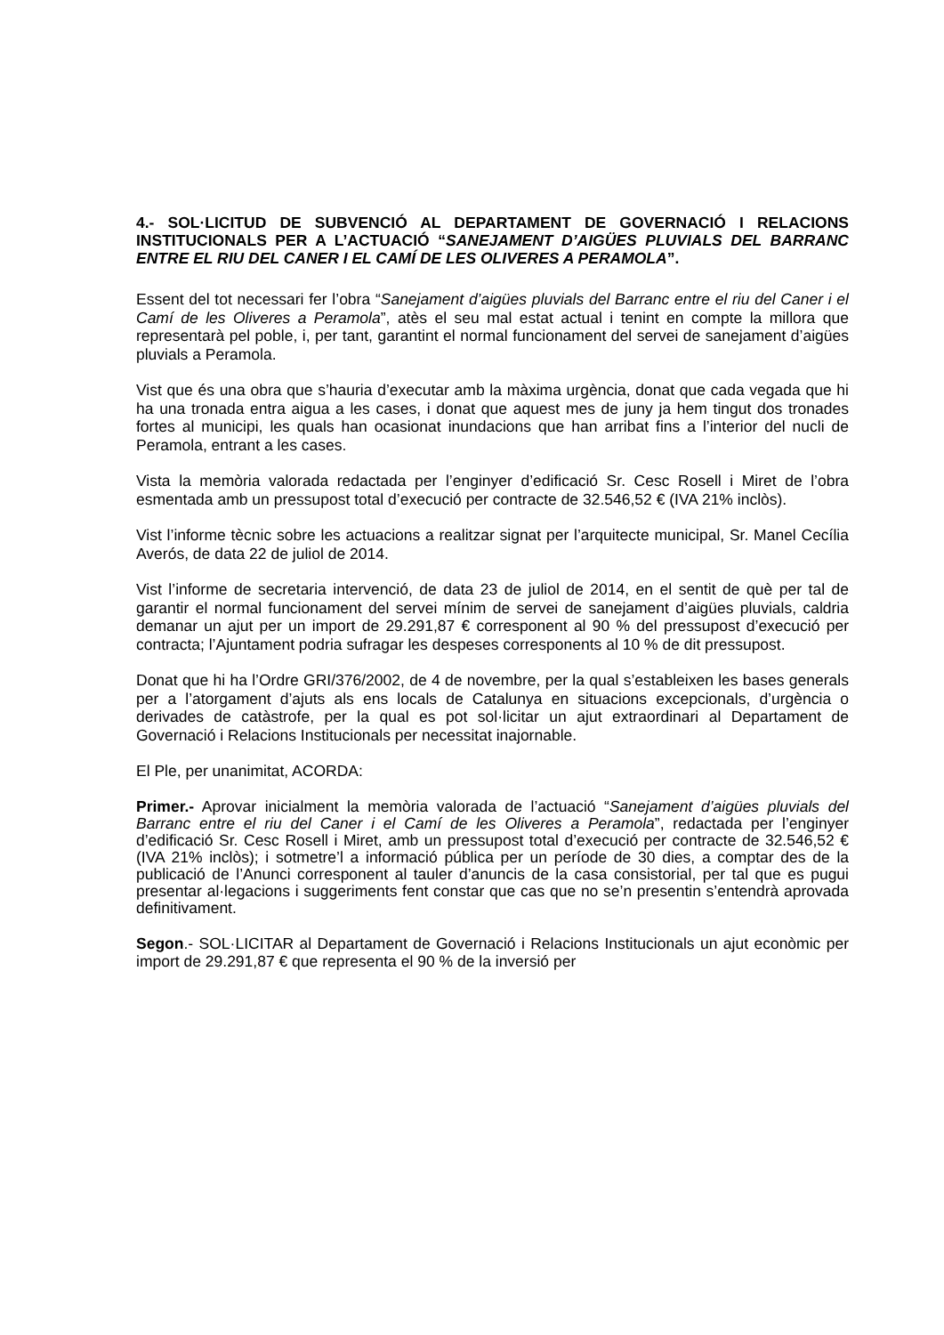4.- SOL·LICITUD DE SUBVENCIÓ AL DEPARTAMENT DE GOVERNACIÓ I RELACIONS INSTITUCIONALS PER A L’ACTUACIÓ “SANEJAMENT D’AIGÜES PLUVIALS DEL BARRANC ENTRE EL RIU DEL CANER I EL CAMÍ DE LES OLIVERES A PERAMOLA”.
Essent del tot necessari fer l’obra “Sanejament d’aigües pluvials del Barranc entre el riu del Caner i el Camí de les Oliveres a Peramola”, atès el seu mal estat actual i tenint en compte la millora que representarà pel poble, i, per tant, garantint el normal funcionament del servei de sanejament d’aigües pluvials a Peramola.
Vist que és una obra que s’hauria d’executar amb la màxima urgència, donat que cada vegada que hi ha una tronada entra aigua a les cases, i donat que aquest mes de juny ja hem tingut dos tronades fortes al municipi, les quals han ocasionat inundacions que han arribat fins a l’interior del nucli de Peramola, entrant a les cases.
Vista la memòria valorada redactada per l’enginyer d’edificació Sr. Cesc Rosell i Miret de l’obra esmentada amb un pressupost total d’execució per contracte de 32.546,52 € (IVA 21% inclòs).
Vist l’informe tècnic sobre les actuacions a realitzar signat per l’arquitecte municipal, Sr. Manel Cecília Averós, de data 22 de juliol de 2014.
Vist l’informe de secretaria intervenció, de data 23 de juliol de 2014, en el sentit de què per tal de garantir el normal funcionament del servei mínim de servei de sanejament d’aigües pluvials, caldria demanar un ajut per un import de 29.291,87 € corresponent al 90 % del pressupost d’execució per contracta; l’Ajuntament podria sufragar les despeses corresponents al 10 % de dit pressupost.
Donat que hi ha l’Ordre GRI/376/2002, de 4 de novembre, per la qual s’estableixen les bases generals per a l’atorgament d’ajuts als ens locals de Catalunya en situacions excepcionals, d’urgència o derivades de catàstrofe, per la qual es pot sol·licitar un ajut extraordinari al Departament de Governació i Relacions Institucionals per necessitat inajornable.
El Ple, per unanimitat, ACORDA:
Primer.- Aprovar inicialment la memòria valorada de l’actuació “Sanejament d’aigües pluvials del Barranc entre el riu del Caner i el Camí de les Oliveres a Peramola”, redactada per l’enginyer d’edificació Sr. Cesc Rosell i Miret, amb un pressupost total d’execució per contracte de 32.546,52 € (IVA 21% inclòs); i sotmetre’l a informació pública per un període de 30 dies, a comptar des de la publicació de l’Anunci corresponent al tauler d’anuncis de la casa consistorial, per tal que es pugui presentar al·legacions i suggeriments fent constar que cas que no se’n presentin s’entendrà aprovada definitivament.
Segon.- SOL·LICITAR al Departament de Governació i Relacions Institucionals un ajut econòmic per import de 29.291,87 € que representa el 90 % de la inversió per